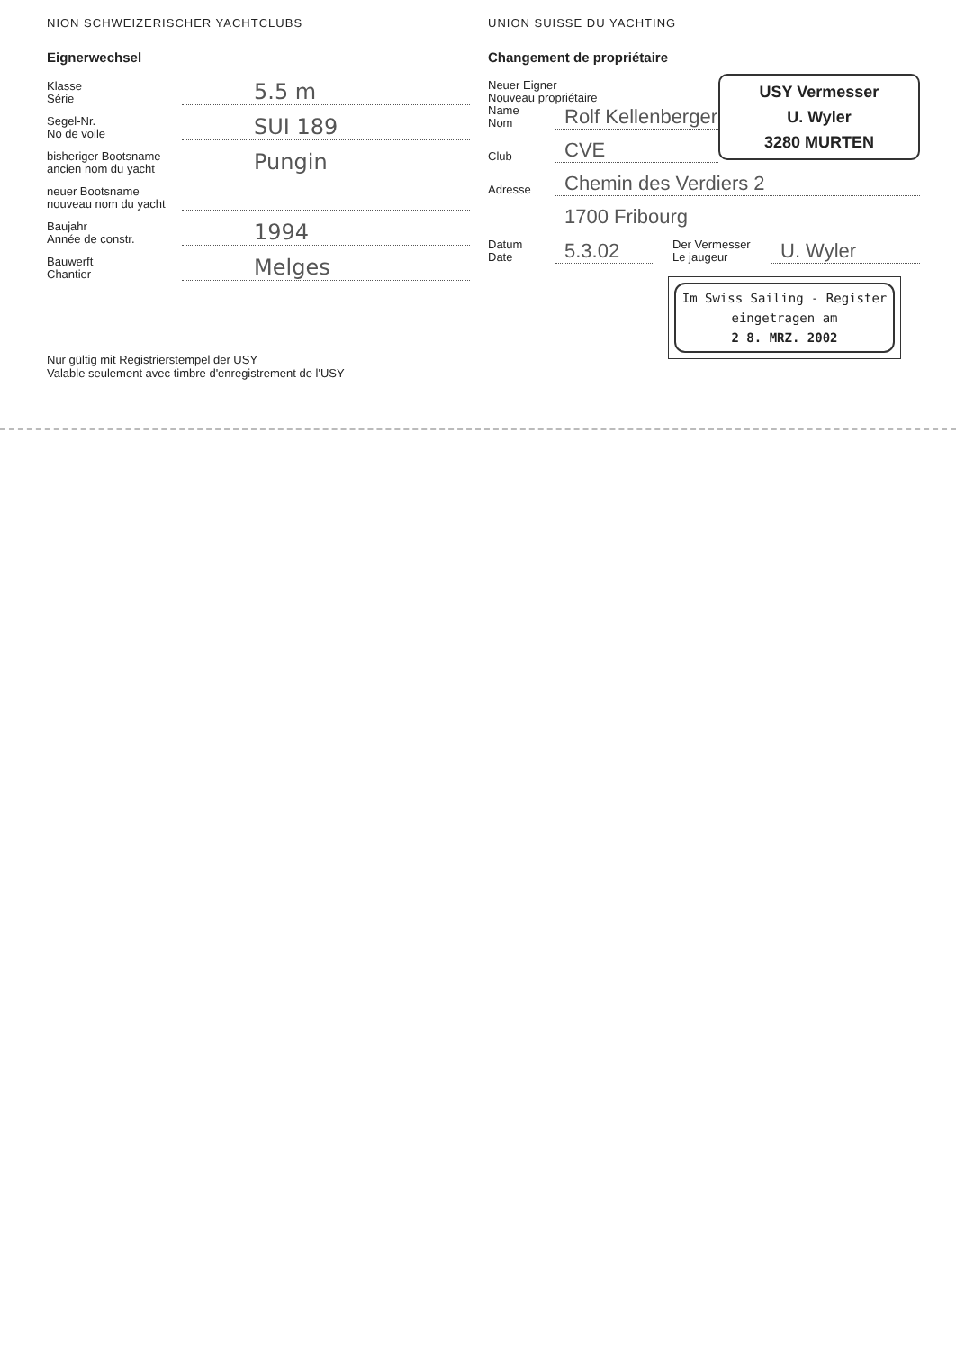NION SCHWEIZERISCHER YACHTCLUBS
Eignerwechsel
Klasse
Série
5.5 m
Segel-Nr.
No de voile
SUI 189
bisheriger Bootsname
ancien nom du yacht
Pungin
neuer Bootsname
nouveau nom du yacht
Baujahr
Année de constr.
1994
Bauwerft
Chantier
Melges
Nur gültig mit Registrierstempel der USY
Valable seulement avec timbre d'enregistrement de l'USY
UNION SUISSE DU YACHTING
Changement de propriétaire
USY Vermesser
U. Wyler
3280 MURTEN
Neuer Eigner
Nouveau propriétaire
Name
Nom
Rolf Kellenberger
Club
CVE
Adresse
Chemin des Verdiers 2
1700 Fribourg
Datum
Date
5.3.02
Der Vermesser
Le jaugeur
U. Wyler
Im Swiss Sailing - Register
eingetragen am
2 8. MRZ. 2002